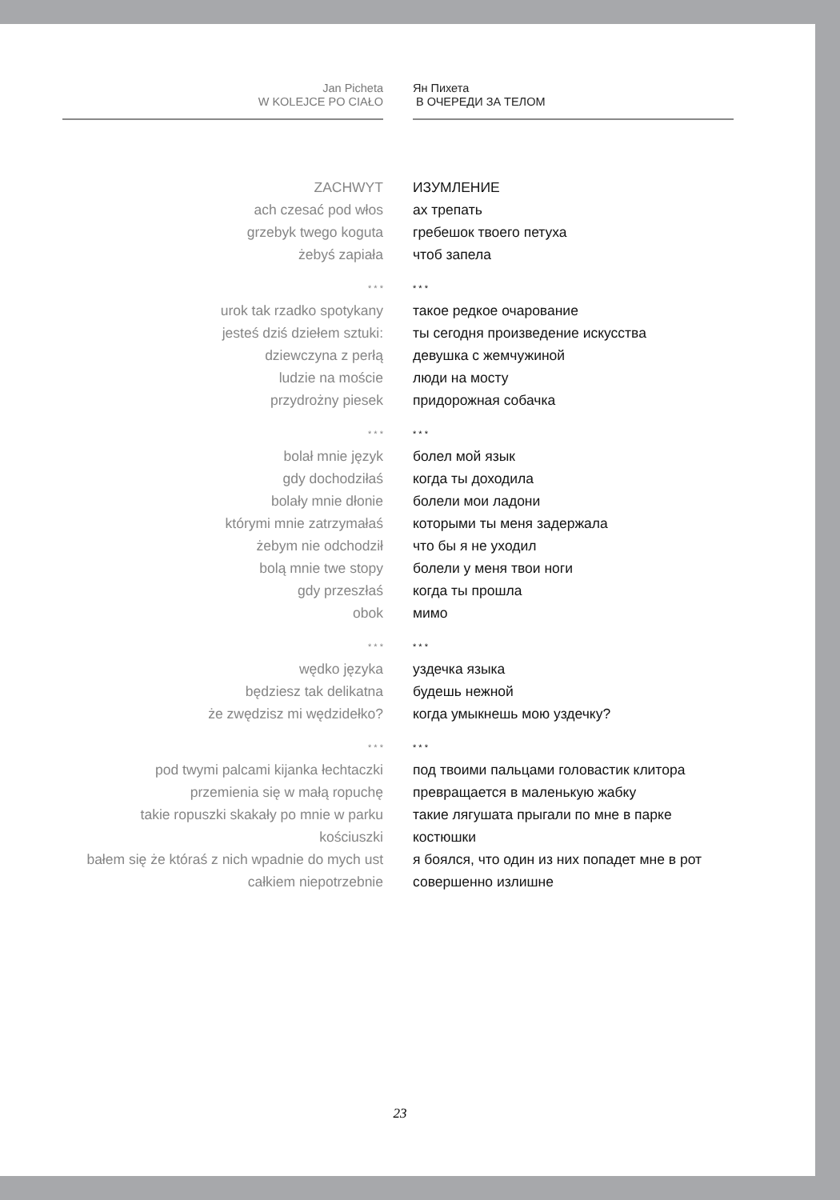Jan Picheta
W KOLEJCE PO CIAŁO
Ян Пихета
В ОЧЕРЕДИ ЗА ТЕЛОМ
ZACHWYT
ИЗУМЛЕНИЕ
ach czesać pod włos
ах трепать
grzebyk twego koguta
гребешок твоего петуха
żebyś zapiała
чтоб запела
* * *
* * *
urok tak rzadko spotykany
такое редкое очарование
jesteś dziś dziełem sztuki:
ты сегодня произведение искусства
dziewczyna z perłą
девушка с жемчужиной
ludzie na moście
люди на мосту
przydrożny piesek
придорожная собачка
* * *
* * *
bolał mnie język
болел мой язык
gdy dochodziłaś
когда ты доходила
bolały mnie dłonie
болели мои ладони
którymi mnie zatrzymałaś
которыми ты меня задержала
żebym nie odchodził
что бы я не уходил
bolą mnie twe stopy
болели у меня твои ноги
gdy przeszłaś
когда ты прошла
obok
мимо
* * *
* * *
wędko języka
уздечка языка
będziesz tak delikatna
будешь нежной
że zwędzisz mi wędzidełko?
когда умыкнешь мою уздечку?
* * *
* * *
pod twymi palcami kijanka łechtaczki
под твоими пальцами головастик клитора
przemienia się w małą ropuchę
превращается в маленькую жабку
takie ropuszki skakały po mnie w parku
такие лягушата прыгали по мне в парке
kościuszki
костюшки
bałem się że któraś z nich wpadnie do mych ust
я боялся, что один из них попадет мне в рот
całkiem niepotrzebnie
совершенно излишне
23